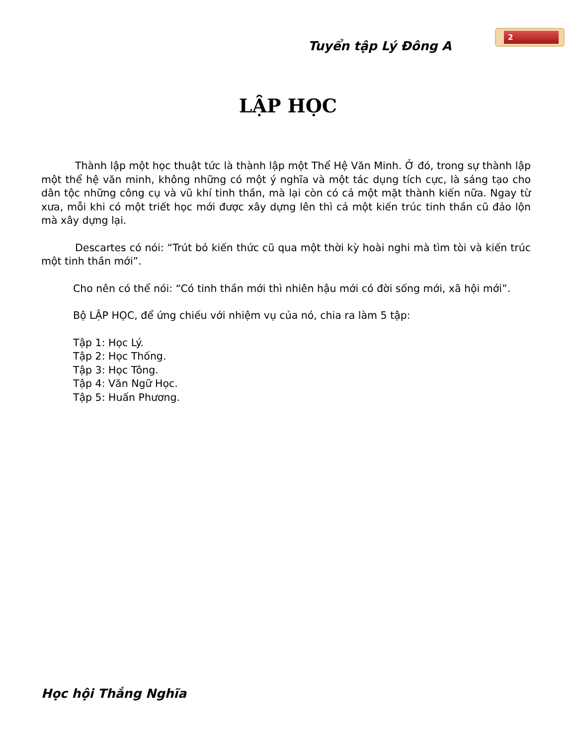Tuyển tập Lý Đông A
2
LẬP HỌC
Thành lập một học thuật tức là thành lập một Thể Hệ Văn Minh. Ở đó, trong sự thành lập một thể hệ văn minh, không những có một ý nghĩa và một tác dụng tích cực, là sáng tạo cho dân tộc những công cụ và vũ khí tinh thần, mà lại còn có cả một mặt thành kiến nữa. Ngay từ xưa, mỗi khi có một triết học mới được xây dựng lên thì cả một kiến trúc tinh thần cũ đảo lộn mà xây dựng lại.
Descartes có nói: “Trút bỏ kiến thức cũ qua một thời kỳ hoài nghi mà tìm tòi và kiến trúc một tinh thần mới”.
Cho nên có thể nói: “Có tinh thần mới thì nhiên hậu mới có đời sống mới, xã hội mới”.
Bộ LẬP HỌC, để ứng chiếu với nhiệm vụ của nó, chia ra làm 5 tập:
Tập 1: Học Lý.
Tập 2: Học Thống.
Tập 3: Học Tông.
Tập 4: Văn Ngữ Học.
Tập 5: Huấn Phương.
Học hội Thắng Nghĩa